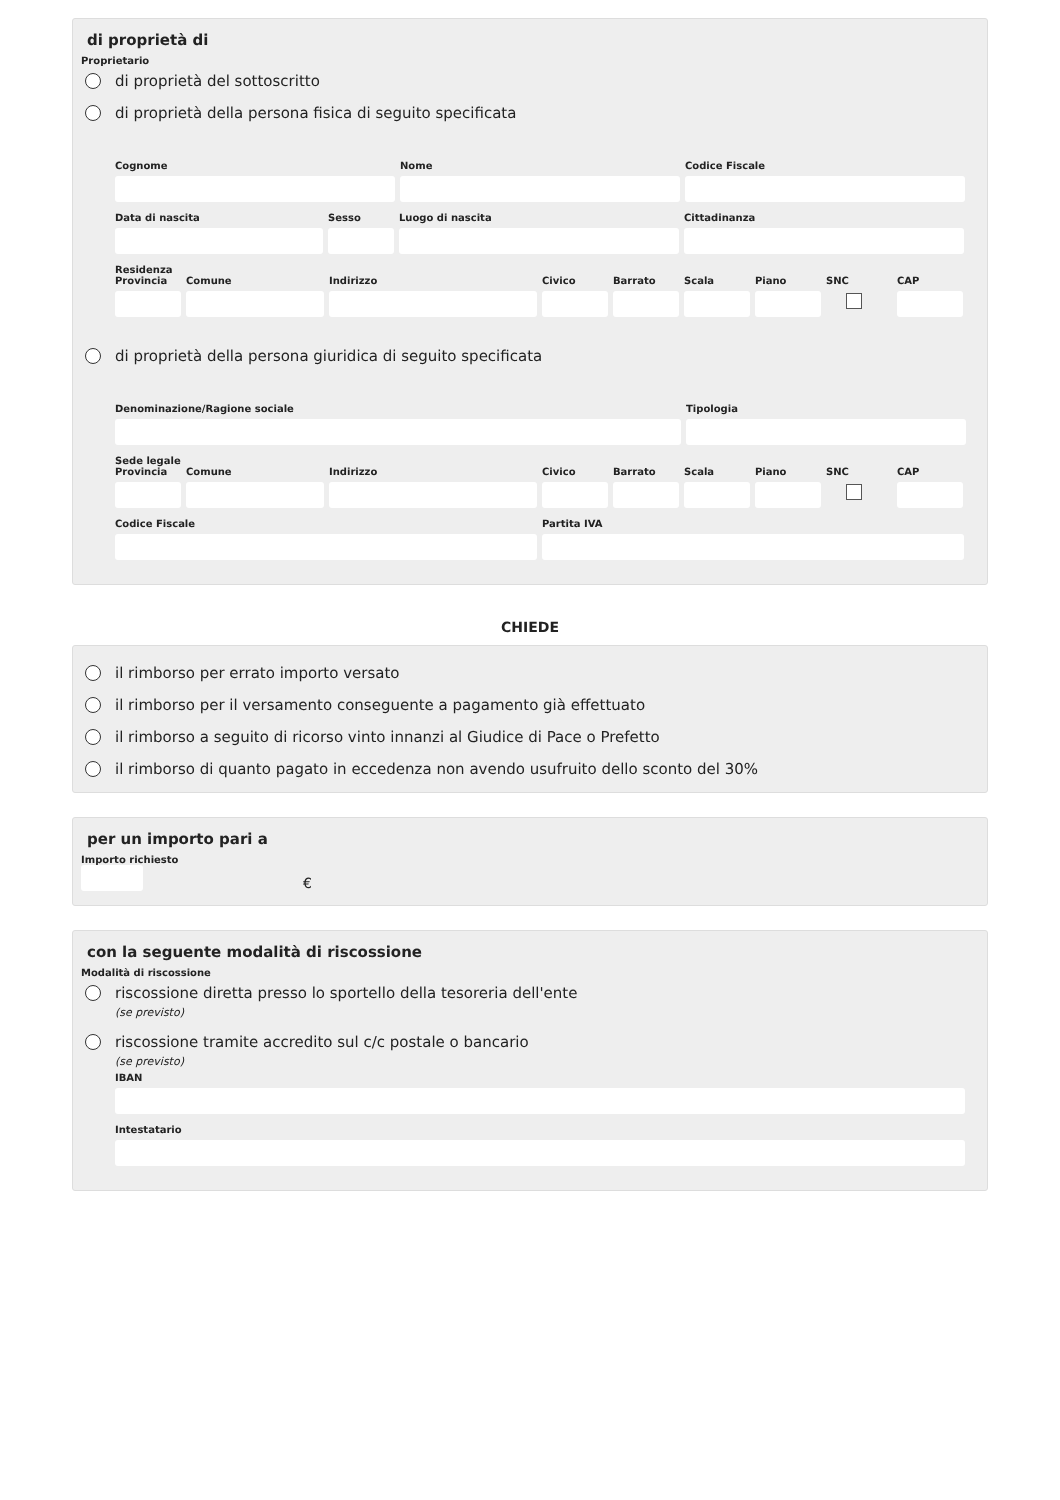di proprietà di
Proprietario
di proprietà del sottoscritto
di proprietà della persona fisica di seguito specificata
Cognome Nome Codice Fiscale
Data di nascita Sesso Luogo di nascita Cittadinanza
Residenza
Provincia
Comune Indirizzo Civico Barrato
Scala Piano SNC CAP
di proprietà della persona giuridica di seguito specificata
Denominazione/Ragione sociale Tipologia
Sede legale
Provincia
Comune Indirizzo Civico Barrato
Scala Piano SNC CAP
Codice Fiscale Partita IVA
CHIEDE
il rimborso per errato importo versato
il rimborso per il versamento conseguente a pagamento già effettuato
il rimborso a seguito di ricorso vinto innanzi al Giudice di Pace o Prefetto
il rimborso di quanto pagato in eccedenza non avendo usufruito dello sconto del 30%
per un importo pari a
Importo richiesto
€
con la seguente modalità di riscossione
Modalità di riscossione
riscossione diretta presso lo sportello della tesoreria dell'ente
(se previsto)
riscossione tramite accredito sul c/c postale o bancario
(se previsto)
IBAN
Intestatario